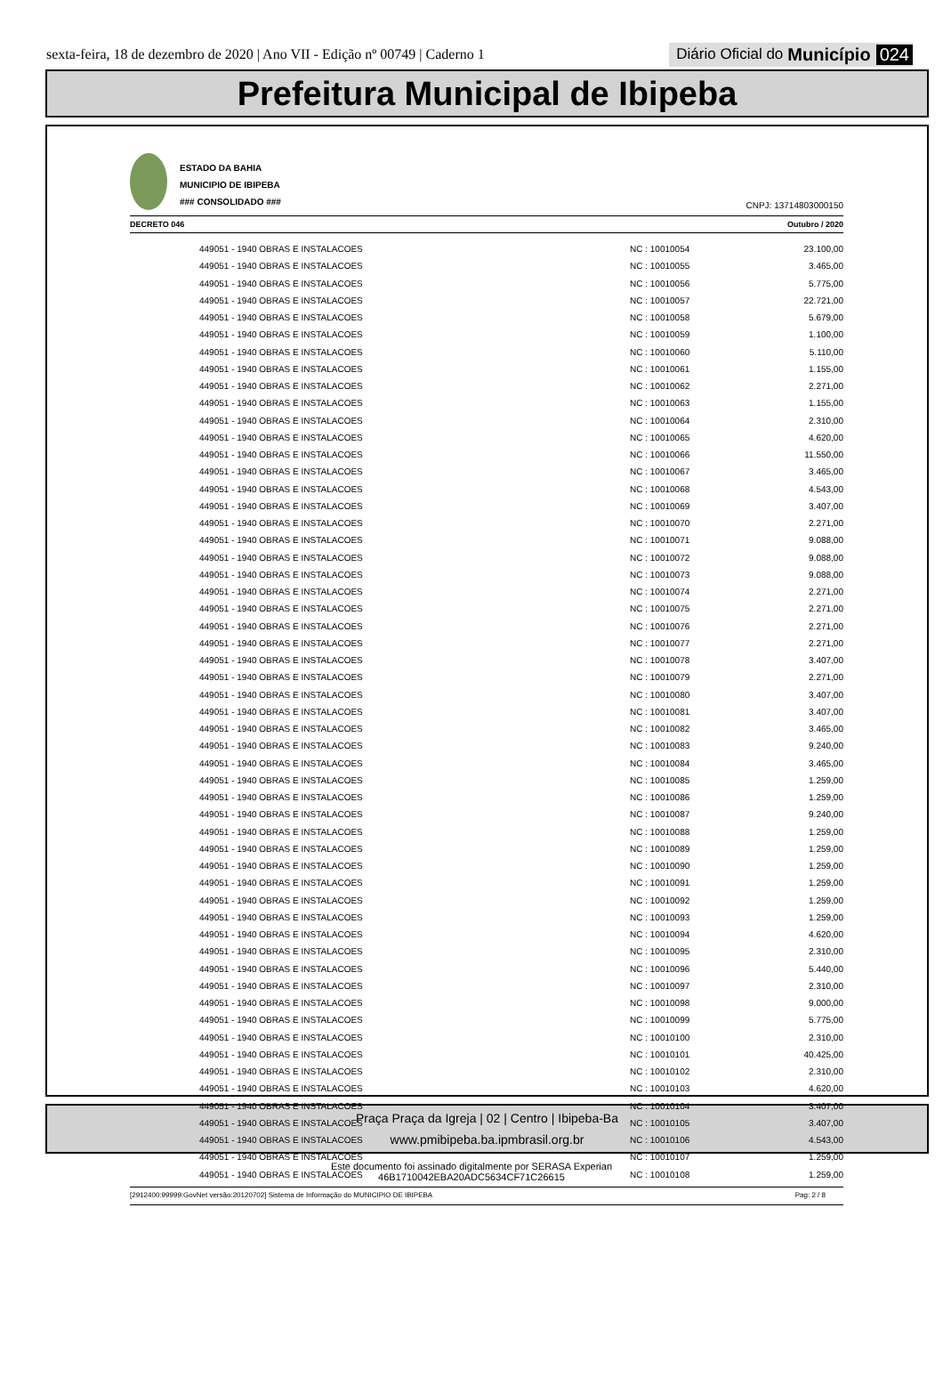sexta-feira, 18 de dezembro de 2020 | Ano VII - Edição nº 00749 | Caderno 1
Diário Oficial do Município 024
Prefeitura Municipal de Ibipeba
ESTADO DA BAHIA
MUNICIPIO DE IBIPEBA
### CONSOLIDADO ###
CNPJ: 13714803000150
DECRETO 046 Outubro / 2020
| 449051 - 1940 OBRAS E INSTALACOES | NC : 10010054 | 23.100,00 |
| 449051 - 1940 OBRAS E INSTALACOES | NC : 10010055 | 3.465,00 |
| 449051 - 1940 OBRAS E INSTALACOES | NC : 10010056 | 5.775,00 |
| 449051 - 1940 OBRAS E INSTALACOES | NC : 10010057 | 22.721,00 |
| 449051 - 1940 OBRAS E INSTALACOES | NC : 10010058 | 5.679,00 |
| 449051 - 1940 OBRAS E INSTALACOES | NC : 10010059 | 1.100,00 |
| 449051 - 1940 OBRAS E INSTALACOES | NC : 10010060 | 5.110,00 |
| 449051 - 1940 OBRAS E INSTALACOES | NC : 10010061 | 1.155,00 |
| 449051 - 1940 OBRAS E INSTALACOES | NC : 10010062 | 2.271,00 |
| 449051 - 1940 OBRAS E INSTALACOES | NC : 10010063 | 1.155,00 |
| 449051 - 1940 OBRAS E INSTALACOES | NC : 10010064 | 2.310,00 |
| 449051 - 1940 OBRAS E INSTALACOES | NC : 10010065 | 4.620,00 |
| 449051 - 1940 OBRAS E INSTALACOES | NC : 10010066 | 11.550,00 |
| 449051 - 1940 OBRAS E INSTALACOES | NC : 10010067 | 3.465,00 |
| 449051 - 1940 OBRAS E INSTALACOES | NC : 10010068 | 4.543,00 |
| 449051 - 1940 OBRAS E INSTALACOES | NC : 10010069 | 3.407,00 |
| 449051 - 1940 OBRAS E INSTALACOES | NC : 10010070 | 2.271,00 |
| 449051 - 1940 OBRAS E INSTALACOES | NC : 10010071 | 9.088,00 |
| 449051 - 1940 OBRAS E INSTALACOES | NC : 10010072 | 9.088,00 |
| 449051 - 1940 OBRAS E INSTALACOES | NC : 10010073 | 9.088,00 |
| 449051 - 1940 OBRAS E INSTALACOES | NC : 10010074 | 2.271,00 |
| 449051 - 1940 OBRAS E INSTALACOES | NC : 10010075 | 2.271,00 |
| 449051 - 1940 OBRAS E INSTALACOES | NC : 10010076 | 2.271,00 |
| 449051 - 1940 OBRAS E INSTALACOES | NC : 10010077 | 2.271,00 |
| 449051 - 1940 OBRAS E INSTALACOES | NC : 10010078 | 3.407,00 |
| 449051 - 1940 OBRAS E INSTALACOES | NC : 10010079 | 2.271,00 |
| 449051 - 1940 OBRAS E INSTALACOES | NC : 10010080 | 3.407,00 |
| 449051 - 1940 OBRAS E INSTALACOES | NC : 10010081 | 3.407,00 |
| 449051 - 1940 OBRAS E INSTALACOES | NC : 10010082 | 3.465,00 |
| 449051 - 1940 OBRAS E INSTALACOES | NC : 10010083 | 9.240,00 |
| 449051 - 1940 OBRAS E INSTALACOES | NC : 10010084 | 3.465,00 |
| 449051 - 1940 OBRAS E INSTALACOES | NC : 10010085 | 1.259,00 |
| 449051 - 1940 OBRAS E INSTALACOES | NC : 10010086 | 1.259,00 |
| 449051 - 1940 OBRAS E INSTALACOES | NC : 10010087 | 9.240,00 |
| 449051 - 1940 OBRAS E INSTALACOES | NC : 10010088 | 1.259,00 |
| 449051 - 1940 OBRAS E INSTALACOES | NC : 10010089 | 1.259,00 |
| 449051 - 1940 OBRAS E INSTALACOES | NC : 10010090 | 1.259,00 |
| 449051 - 1940 OBRAS E INSTALACOES | NC : 10010091 | 1.259,00 |
| 449051 - 1940 OBRAS E INSTALACOES | NC : 10010092 | 1.259,00 |
| 449051 - 1940 OBRAS E INSTALACOES | NC : 10010093 | 1.259,00 |
| 449051 - 1940 OBRAS E INSTALACOES | NC : 10010094 | 4.620,00 |
| 449051 - 1940 OBRAS E INSTALACOES | NC : 10010095 | 2.310,00 |
| 449051 - 1940 OBRAS E INSTALACOES | NC : 10010096 | 5.440,00 |
| 449051 - 1940 OBRAS E INSTALACOES | NC : 10010097 | 2.310,00 |
| 449051 - 1940 OBRAS E INSTALACOES | NC : 10010098 | 9.000,00 |
| 449051 - 1940 OBRAS E INSTALACOES | NC : 10010099 | 5.775,00 |
| 449051 - 1940 OBRAS E INSTALACOES | NC : 10010100 | 2.310,00 |
| 449051 - 1940 OBRAS E INSTALACOES | NC : 10010101 | 40.425,00 |
| 449051 - 1940 OBRAS E INSTALACOES | NC : 10010102 | 2.310,00 |
| 449051 - 1940 OBRAS E INSTALACOES | NC : 10010103 | 4.620,00 |
| 449051 - 1940 OBRAS E INSTALACOES | NC : 10010104 | 3.407,00 |
| 449051 - 1940 OBRAS E INSTALACOES | NC : 10010105 | 3.407,00 |
| 449051 - 1940 OBRAS E INSTALACOES | NC : 10010106 | 4.543,00 |
| 449051 - 1940 OBRAS E INSTALACOES | NC : 10010107 | 1.259,00 |
| 449051 - 1940 OBRAS E INSTALACOES | NC : 10010108 | 1.259,00 |
[2912400:99999:GovNet versão:20120702] Sistema de Informação do MUNICIPIO DE IBIPEBA Pag: 2 / 8
Praça Praça da Igreja | 02 | Centro | Ibipeba-Ba
www.pmibipeba.ba.ipmbrasil.org.br
Este documento foi assinado digitalmente por SERASA Experian
46B1710042EBA20ADC5634CF71C26615